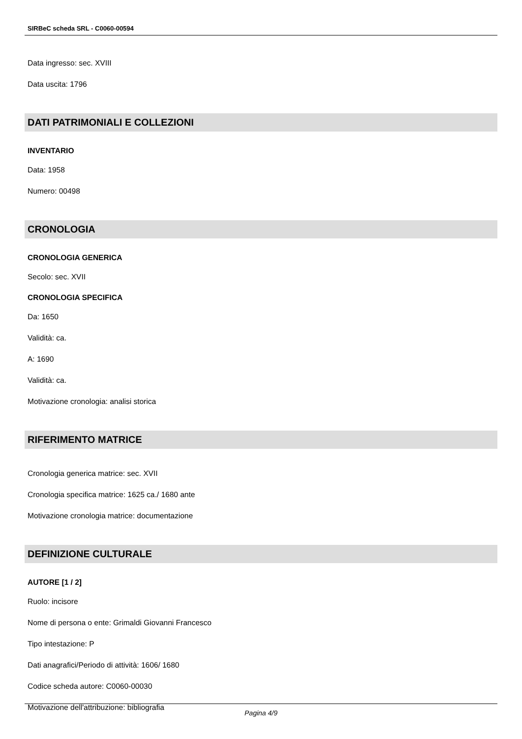SIRBeC scheda SRL - C0060-00594
Data ingresso: sec. XVIII
Data uscita: 1796
DATI PATRIMONIALI E COLLEZIONI
INVENTARIO
Data: 1958
Numero: 00498
CRONOLOGIA
CRONOLOGIA GENERICA
Secolo: sec. XVII
CRONOLOGIA SPECIFICA
Da: 1650
Validità: ca.
A: 1690
Validità: ca.
Motivazione cronologia: analisi storica
RIFERIMENTO MATRICE
Cronologia generica matrice: sec. XVII
Cronologia specifica matrice: 1625 ca./ 1680 ante
Motivazione cronologia matrice: documentazione
DEFINIZIONE CULTURALE
AUTORE [1 / 2]
Ruolo: incisore
Nome di persona o ente: Grimaldi Giovanni Francesco
Tipo intestazione: P
Dati anagrafici/Periodo di attività: 1606/ 1680
Codice scheda autore: C0060-00030
Motivazione dell'attribuzione: bibliografia
Pagina 4/9